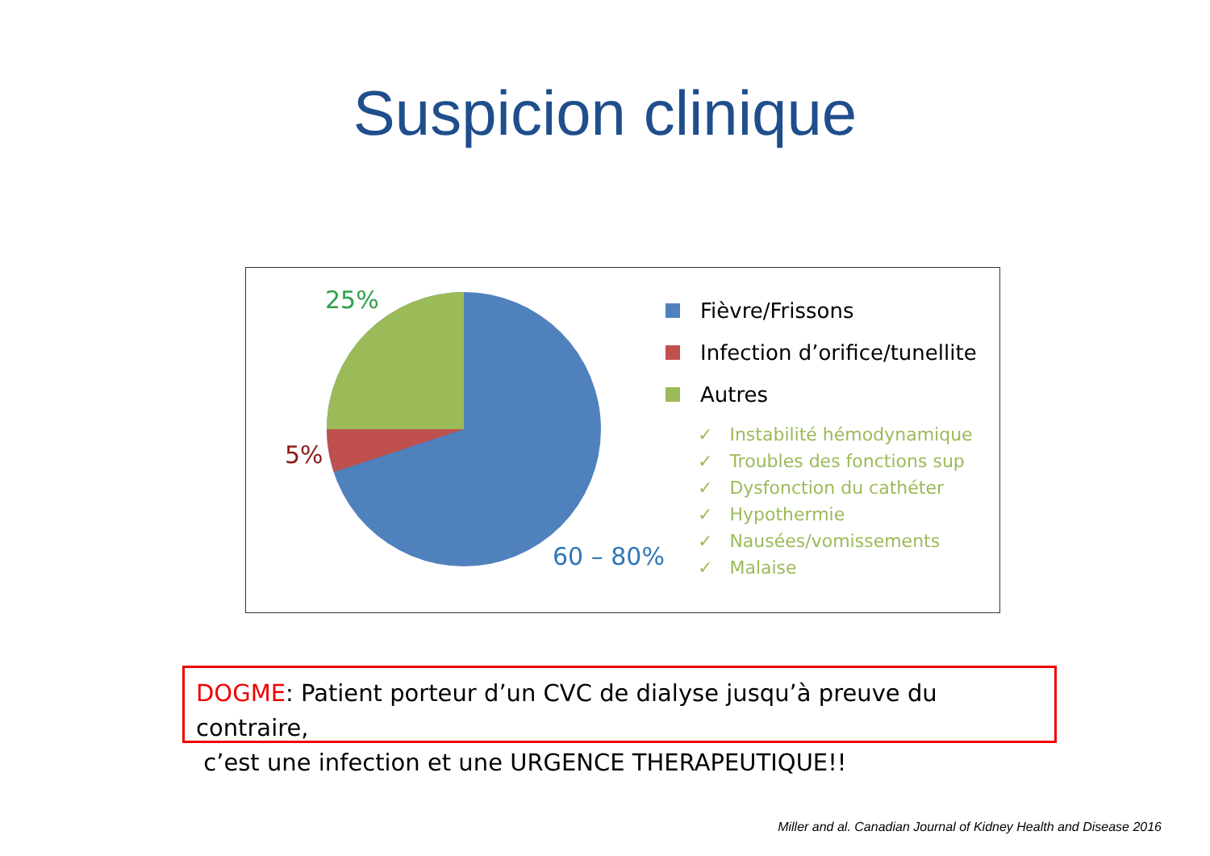Suspicion clinique
25%
5%
60 – 80%
Fièvre/Frissons
Infection d’orifice/tunellite
Autres
✓ Instabilité hémodynamique
✓ Troubles des fonctions sup
✓ Dysfonction du cathéter
✓ Hypothermie
✓ Nausées/vomissements
✓ Malaise
DOGME: Patient porteur d’un CVC de dialyse jusqu’à preuve du contraire,
c’est une infection et une URGENCE THERAPEUTIQUE!!
Miller and al. Canadian Journal of Kidney Health and Disease 2016